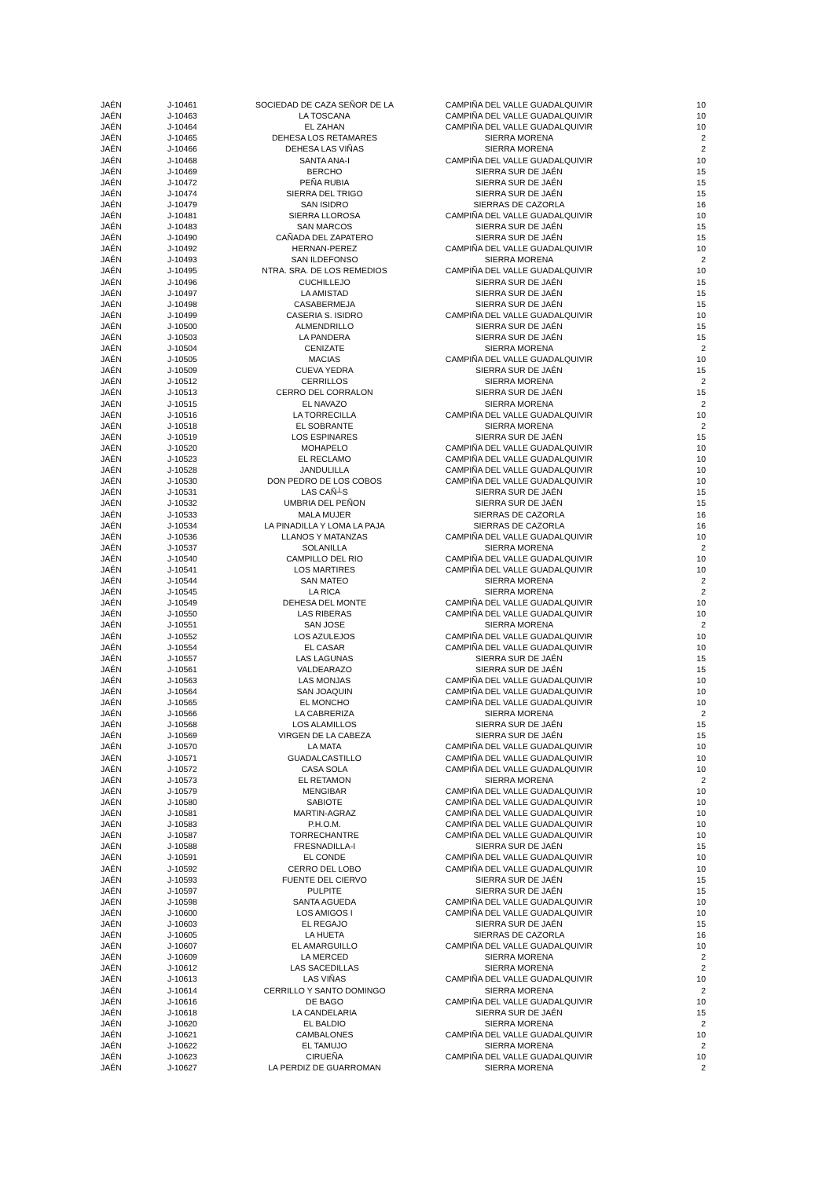| JAÉN | J-10461 | SOCIEDAD DE CAZA SEÑOR DE LA | CAMPIÑA DEL VALLE GUADALQUIVIR | 10 |
| JAÉN | J-10463 | LA TOSCANA | CAMPIÑA DEL VALLE GUADALQUIVIR | 10 |
| JAÉN | J-10464 | EL ZAHAN | CAMPIÑA DEL VALLE GUADALQUIVIR | 10 |
| JAÉN | J-10465 | DEHESA LOS RETAMARES | SIERRA MORENA | 2 |
| JAÉN | J-10466 | DEHESA LAS VIÑAS | SIERRA MORENA | 2 |
| JAÉN | J-10468 | SANTA ANA-I | CAMPIÑA DEL VALLE GUADALQUIVIR | 10 |
| JAÉN | J-10469 | BERCHO | SIERRA SUR DE JAÉN | 15 |
| JAÉN | J-10472 | PEÑA RUBIA | SIERRA SUR DE JAÉN | 15 |
| JAÉN | J-10474 | SIERRA DEL TRIGO | SIERRA SUR DE JAÉN | 15 |
| JAÉN | J-10479 | SAN ISIDRO | SIERRAS DE CAZORLA | 16 |
| JAÉN | J-10481 | SIERRA LLOROSA | CAMPIÑA DEL VALLE GUADALQUIVIR | 10 |
| JAÉN | J-10483 | SAN MARCOS | SIERRA SUR DE JAÉN | 15 |
| JAÉN | J-10490 | CAÑADA DEL ZAPATERO | SIERRA SUR DE JAÉN | 15 |
| JAÉN | J-10492 | HERNAN-PEREZ | CAMPIÑA DEL VALLE GUADALQUIVIR | 10 |
| JAÉN | J-10493 | SAN ILDEFONSO | SIERRA MORENA | 2 |
| JAÉN | J-10495 | NTRA. SRA. DE LOS REMEDIOS | CAMPIÑA DEL VALLE GUADALQUIVIR | 10 |
| JAÉN | J-10496 | CUCHILLEJO | SIERRA SUR DE JAÉN | 15 |
| JAÉN | J-10497 | LA AMISTAD | SIERRA SUR DE JAÉN | 15 |
| JAÉN | J-10498 | CASABERMEJA | SIERRA SUR DE JAÉN | 15 |
| JAÉN | J-10499 | CASERIA S. ISIDRO | CAMPIÑA DEL VALLE GUADALQUIVIR | 10 |
| JAÉN | J-10500 | ALMENDRILLO | SIERRA SUR DE JAÉN | 15 |
| JAÉN | J-10503 | LA PANDERA | SIERRA SUR DE JAÉN | 15 |
| JAÉN | J-10504 | CENIZATE | SIERRA MORENA | 2 |
| JAÉN | J-10505 | MACIAS | CAMPIÑA DEL VALLE GUADALQUIVIR | 10 |
| JAÉN | J-10509 | CUEVA YEDRA | SIERRA SUR DE JAÉN | 15 |
| JAÉN | J-10512 | CERRILLOS | SIERRA MORENA | 2 |
| JAÉN | J-10513 | CERRO DEL CORRALON | SIERRA SUR DE JAÉN | 15 |
| JAÉN | J-10515 | EL NAVAZO | SIERRA MORENA | 2 |
| JAÉN | J-10516 | LA TORRECILLA | CAMPIÑA DEL VALLE GUADALQUIVIR | 10 |
| JAÉN | J-10518 | EL SOBRANTE | SIERRA MORENA | 2 |
| JAÉN | J-10519 | LOS ESPINARES | SIERRA SUR DE JAÉN | 15 |
| JAÉN | J-10520 | MOHAPELO | CAMPIÑA DEL VALLE GUADALQUIVIR | 10 |
| JAÉN | J-10523 | EL RECLAMO | CAMPIÑA DEL VALLE GUADALQUIVIR | 10 |
| JAÉN | J-10528 | JANDULILLA | CAMPIÑA DEL VALLE GUADALQUIVIR | 10 |
| JAÉN | J-10530 | DON PEDRO DE LOS COBOS | CAMPIÑA DEL VALLE GUADALQUIVIR | 10 |
| JAÉN | J-10531 | LAS CAÑ┴S | SIERRA SUR DE JAÉN | 15 |
| JAÉN | J-10532 | UMBRIA DEL PEÑON | SIERRA SUR DE JAÉN | 15 |
| JAÉN | J-10533 | MALA MUJER | SIERRAS DE CAZORLA | 16 |
| JAÉN | J-10534 | LA PINADILLA Y LOMA LA PAJA | SIERRAS DE CAZORLA | 16 |
| JAÉN | J-10536 | LLANOS Y MATANZAS | CAMPIÑA DEL VALLE GUADALQUIVIR | 10 |
| JAÉN | J-10537 | SOLANILLA | SIERRA MORENA | 2 |
| JAÉN | J-10540 | CAMPILLO DEL RIO | CAMPIÑA DEL VALLE GUADALQUIVIR | 10 |
| JAÉN | J-10541 | LOS MARTIRES | CAMPIÑA DEL VALLE GUADALQUIVIR | 10 |
| JAÉN | J-10544 | SAN MATEO | SIERRA MORENA | 2 |
| JAÉN | J-10545 | LA RICA | SIERRA MORENA | 2 |
| JAÉN | J-10549 | DEHESA DEL MONTE | CAMPIÑA DEL VALLE GUADALQUIVIR | 10 |
| JAÉN | J-10550 | LAS RIBERAS | CAMPIÑA DEL VALLE GUADALQUIVIR | 10 |
| JAÉN | J-10551 | SAN JOSE | SIERRA MORENA | 2 |
| JAÉN | J-10552 | LOS AZULEJOS | CAMPIÑA DEL VALLE GUADALQUIVIR | 10 |
| JAÉN | J-10554 | EL CASAR | CAMPIÑA DEL VALLE GUADALQUIVIR | 10 |
| JAÉN | J-10557 | LAS LAGUNAS | SIERRA SUR DE JAÉN | 15 |
| JAÉN | J-10561 | VALDEARAZO | SIERRA SUR DE JAÉN | 15 |
| JAÉN | J-10563 | LAS MONJAS | CAMPIÑA DEL VALLE GUADALQUIVIR | 10 |
| JAÉN | J-10564 | SAN JOAQUIN | CAMPIÑA DEL VALLE GUADALQUIVIR | 10 |
| JAÉN | J-10565 | EL MONCHO | CAMPIÑA DEL VALLE GUADALQUIVIR | 10 |
| JAÉN | J-10566 | LA CABRERIZA | SIERRA MORENA | 2 |
| JAÉN | J-10568 | LOS ALAMILLOS | SIERRA SUR DE JAÉN | 15 |
| JAÉN | J-10569 | VIRGEN DE LA CABEZA | SIERRA SUR DE JAÉN | 15 |
| JAÉN | J-10570 | LA MATA | CAMPIÑA DEL VALLE GUADALQUIVIR | 10 |
| JAÉN | J-10571 | GUADALCASTILLO | CAMPIÑA DEL VALLE GUADALQUIVIR | 10 |
| JAÉN | J-10572 | CASA SOLA | CAMPIÑA DEL VALLE GUADALQUIVIR | 10 |
| JAÉN | J-10573 | EL RETAMON | SIERRA MORENA | 2 |
| JAÉN | J-10579 | MENGIBAR | CAMPIÑA DEL VALLE GUADALQUIVIR | 10 |
| JAÉN | J-10580 | SABIOTE | CAMPIÑA DEL VALLE GUADALQUIVIR | 10 |
| JAÉN | J-10581 | MARTIN-AGRAZ | CAMPIÑA DEL VALLE GUADALQUIVIR | 10 |
| JAÉN | J-10583 | P.H.O.M. | CAMPIÑA DEL VALLE GUADALQUIVIR | 10 |
| JAÉN | J-10587 | TORRECHANTRE | CAMPIÑA DEL VALLE GUADALQUIVIR | 10 |
| JAÉN | J-10588 | FRESNADILLA-I | SIERRA SUR DE JAÉN | 15 |
| JAÉN | J-10591 | EL CONDE | CAMPIÑA DEL VALLE GUADALQUIVIR | 10 |
| JAÉN | J-10592 | CERRO DEL LOBO | CAMPIÑA DEL VALLE GUADALQUIVIR | 10 |
| JAÉN | J-10593 | FUENTE DEL CIERVO | SIERRA SUR DE JAÉN | 15 |
| JAÉN | J-10597 | PULPITE | SIERRA SUR DE JAÉN | 15 |
| JAÉN | J-10598 | SANTA AGUEDA | CAMPIÑA DEL VALLE GUADALQUIVIR | 10 |
| JAÉN | J-10600 | LOS AMIGOS I | CAMPIÑA DEL VALLE GUADALQUIVIR | 10 |
| JAÉN | J-10603 | EL REGAJO | SIERRA SUR DE JAÉN | 15 |
| JAÉN | J-10605 | LA HUETA | SIERRAS DE CAZORLA | 16 |
| JAÉN | J-10607 | EL AMARGUILLO | CAMPIÑA DEL VALLE GUADALQUIVIR | 10 |
| JAÉN | J-10609 | LA MERCED | SIERRA MORENA | 2 |
| JAÉN | J-10612 | LAS SACEDILLAS | SIERRA MORENA | 2 |
| JAÉN | J-10613 | LAS VIÑAS | CAMPIÑA DEL VALLE GUADALQUIVIR | 10 |
| JAÉN | J-10614 | CERRILLO Y SANTO DOMINGO | SIERRA MORENA | 2 |
| JAÉN | J-10616 | DE BAGO | CAMPIÑA DEL VALLE GUADALQUIVIR | 10 |
| JAÉN | J-10618 | LA CANDELARIA | SIERRA SUR DE JAÉN | 15 |
| JAÉN | J-10620 | EL BALDIO | SIERRA MORENA | 2 |
| JAÉN | J-10621 | CAMBALONES | CAMPIÑA DEL VALLE GUADALQUIVIR | 10 |
| JAÉN | J-10622 | EL TAMUJO | SIERRA MORENA | 2 |
| JAÉN | J-10623 | CIRUEÑA | CAMPIÑA DEL VALLE GUADALQUIVIR | 10 |
| JAÉN | J-10627 | LA PERDIZ DE GUARROMAN | SIERRA MORENA | 2 |